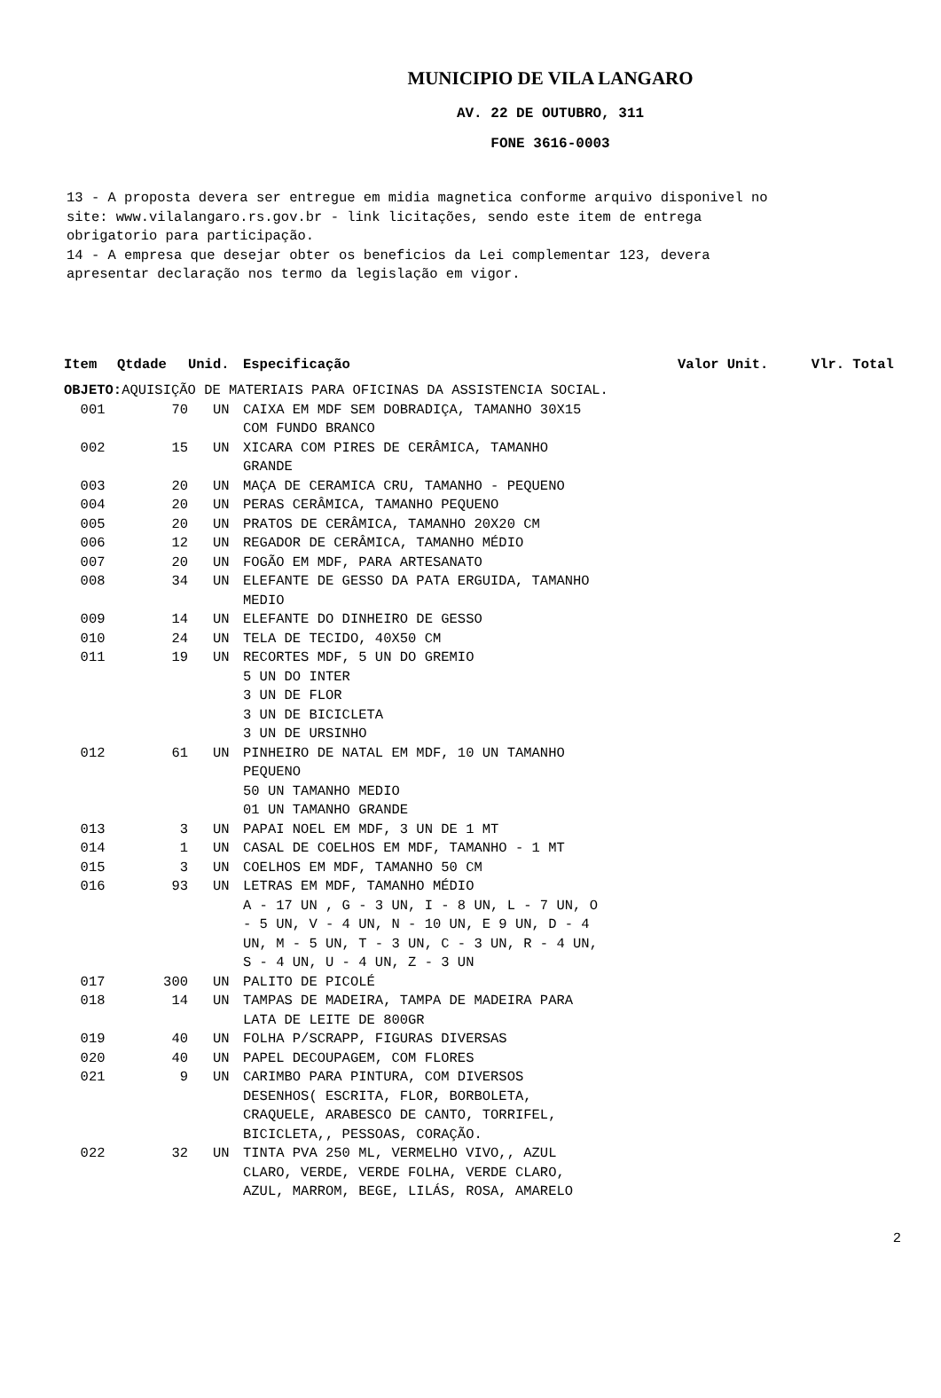MUNICIPIO DE VILA LANGARO
AV. 22 DE OUTUBRO, 311
FONE 3616-0003
13 - A proposta devera ser entregue em midia magnetica conforme arquivo disponivel no site: www.vilalangaro.rs.gov.br - link licitações, sendo este item de entrega obrigatorio para participação. 14 - A empresa que desejar obter os beneficios da Lei complementar 123, devera apresentar declaração nos termo da legislação em vigor.
| Item | Qtdade | Unid. | Especificação | Valor Unit. | Vlr. Total |
| --- | --- | --- | --- | --- | --- |
| OBJETO: AQUISIÇÃO DE MATERIAIS PARA OFICINAS DA ASSISTENCIA SOCIAL. | | | | | |
| 001 | 70 | UN | CAIXA EM MDF SEM DOBRADIÇA, TAMANHO 30X15 COM FUNDO BRANCO | | |
| 002 | 15 | UN | XICARA COM PIRES DE CERÂMICA, TAMANHO GRANDE | | |
| 003 | 20 | UN | MAÇA DE CERAMICA CRU, TAMANHO - PEQUENO | | |
| 004 | 20 | UN | PERAS CERÂMICA, TAMANHO PEQUENO | | |
| 005 | 20 | UN | PRATOS DE CERÂMICA, TAMANHO 20X20 CM | | |
| 006 | 12 | UN | REGADOR DE CERÂMICA, TAMANHO MÉDIO | | |
| 007 | 20 | UN | FOGÃO EM MDF, PARA ARTESANATO | | |
| 008 | 34 | UN | ELEFANTE DE GESSO DA PATA ERGUIDA, TAMANHO MEDIO | | |
| 009 | 14 | UN | ELEFANTE DO DINHEIRO DE GESSO | | |
| 010 | 24 | UN | TELA DE TECIDO, 40X50 CM | | |
| 011 | 19 | UN | RECORTES MDF, 5 UN DO GREMIO 5 UN DO INTER 3 UN DE FLOR 3 UN DE BICICLETA 3 UN DE URSINHO | | |
| 012 | 61 | UN | PINHEIRO DE NATAL EM MDF, 10 UN TAMANHO PEQUENO 50 UN TAMANHO MEDIO 01 UN TAMANHO GRANDE | | |
| 013 | 3 | UN | PAPAI NOEL EM MDF, 3 UN DE 1 MT | | |
| 014 | 1 | UN | CASAL DE COELHOS EM MDF, TAMANHO - 1 MT | | |
| 015 | 3 | UN | COELHOS EM MDF, TAMANHO 50 CM | | |
| 016 | 93 | UN | LETRAS EM MDF, TAMANHO MÉDIO A - 17 UN , G - 3 UN, I - 8 UN, L - 7 UN, O - 5 UN, V - 4 UN, N - 10 UN, E 9 UN, D - 4 UN, M - 5 UN, T - 3 UN, C - 3 UN, R - 4 UN, S - 4 UN, U - 4 UN, Z - 3 UN | | |
| 017 | 300 | UN | PALITO DE PICOLÉ | | |
| 018 | 14 | UN | TAMPAS DE MADEIRA, TAMPA DE MADEIRA PARA LATA DE LEITE DE 800GR | | |
| 019 | 40 | UN | FOLHA P/SCRAPP, FIGURAS DIVERSAS | | |
| 020 | 40 | UN | PAPEL DECOUPAGEM, COM FLORES | | |
| 021 | 9 | UN | CARIMBO PARA PINTURA, COM DIVERSOS DESENHOS( ESCRITA, FLOR, BORBOLETA, CRAQUELE, ARABESCO DE CANTO, TORRIFEL, BICICLETA,, PESSOAS, CORAÇÃO. | | |
| 022 | 32 | UN | TINTA PVA 250 ML, VERMELHO VIVO,, AZUL CLARO, VERDE, VERDE FOLHA, VERDE CLARO, AZUL, MARROM, BEGE, LILÁS, ROSA, AMARELO | | |
2